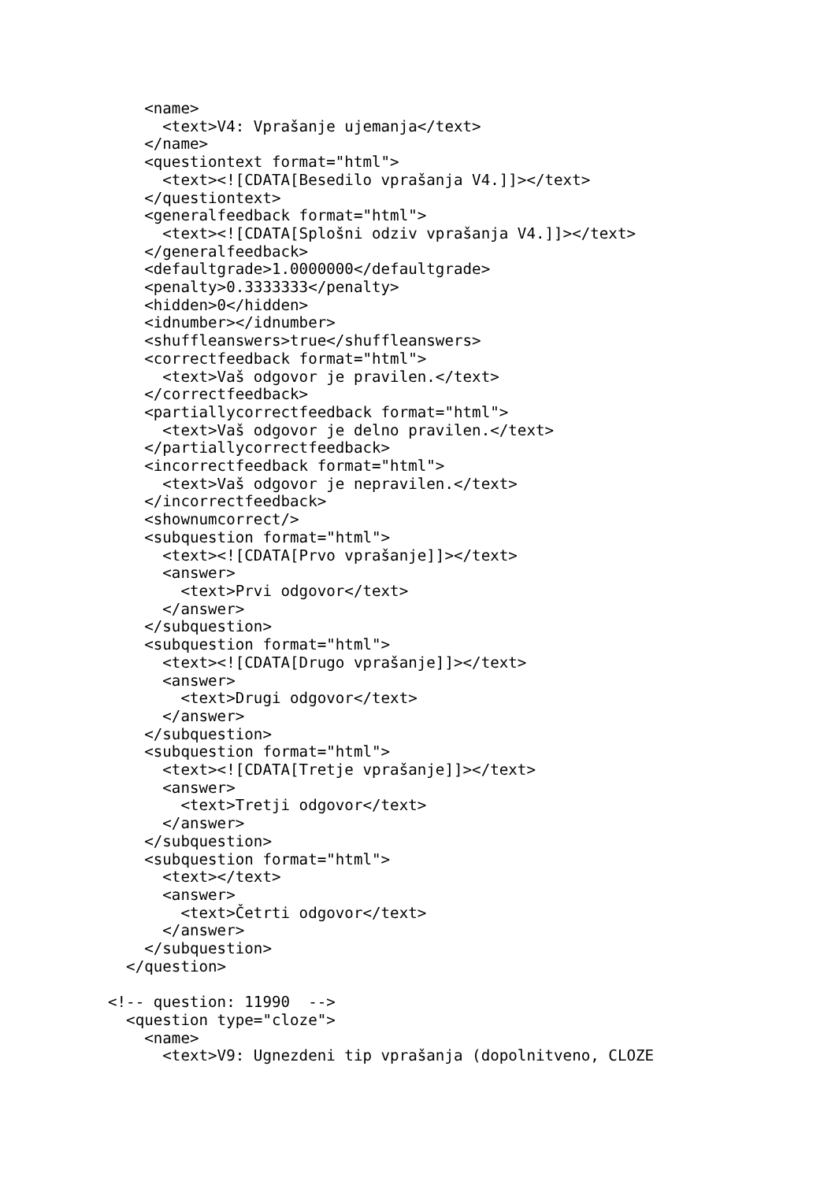<name>
      <text>V4: Vprašanje ujemanja</text>
    </name>
    <questiontext format="html">
      <text><![CDATA[Besedilo vprašanja V4.]]></text>
    </questiontext>
    <generalfeedback format="html">
      <text><![CDATA[Splošni odziv vprašanja V4.]]></text>
    </generalfeedback>
    <defaultgrade>1.0000000</defaultgrade>
    <penalty>0.3333333</penalty>
    <hidden>0</hidden>
    <idnumber></idnumber>
    <shuffleanswers>true</shuffleanswers>
    <correctfeedback format="html">
      <text>Vaš odgovor je pravilen.</text>
    </correctfeedback>
    <partiallycorrectfeedback format="html">
      <text>Vaš odgovor je delno pravilen.</text>
    </partiallycorrectfeedback>
    <incorrectfeedback format="html">
      <text>Vaš odgovor je nepravilen.</text>
    </incorrectfeedback>
    <shownumcorrect/>
    <subquestion format="html">
      <text><![CDATA[Prvo vprašanje]]></text>
      <answer>
        <text>Prvi odgovor</text>
      </answer>
    </subquestion>
    <subquestion format="html">
      <text><![CDATA[Drugo vprašanje]]></text>
      <answer>
        <text>Drugi odgovor</text>
      </answer>
    </subquestion>
    <subquestion format="html">
      <text><![CDATA[Tretje vprašanje]]></text>
      <answer>
        <text>Tretji odgovor</text>
      </answer>
    </subquestion>
    <subquestion format="html">
      <text></text>
      <answer>
        <text>Četrti odgovor</text>
      </answer>
    </subquestion>
  </question>

<!-- question: 11990  -->
  <question type="cloze">
    <name>
      <text>V9: Ugnezdeni tip vprašanja (dopolnitveno, CLOZE